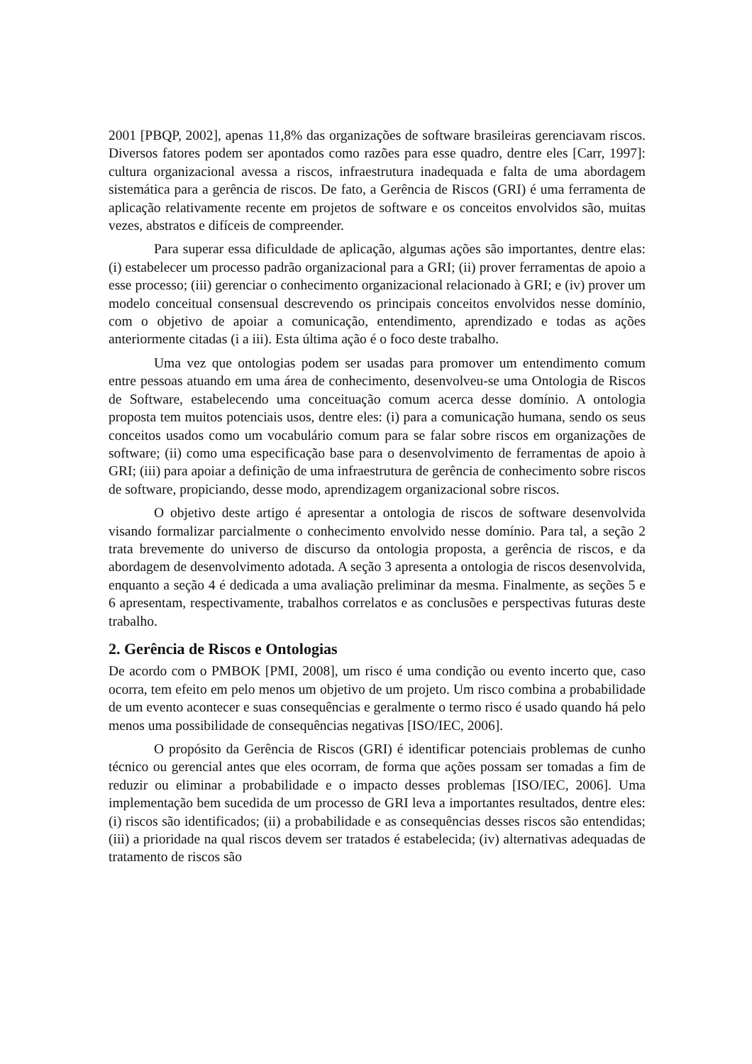2001 [PBQP, 2002], apenas 11,8% das organizações de software brasileiras gerenciavam riscos. Diversos fatores podem ser apontados como razões para esse quadro, dentre eles [Carr, 1997]: cultura organizacional avessa a riscos, infraestrutura inadequada e falta de uma abordagem sistemática para a gerência de riscos. De fato, a Gerência de Riscos (GRI) é uma ferramenta de aplicação relativamente recente em projetos de software e os conceitos envolvidos são, muitas vezes, abstratos e difíceis de compreender.
Para superar essa dificuldade de aplicação, algumas ações são importantes, dentre elas: (i) estabelecer um processo padrão organizacional para a GRI; (ii) prover ferramentas de apoio a esse processo; (iii) gerenciar o conhecimento organizacional relacionado à GRI; e (iv) prover um modelo conceitual consensual descrevendo os principais conceitos envolvidos nesse domínio, com o objetivo de apoiar a comunicação, entendimento, aprendizado e todas as ações anteriormente citadas (i a iii). Esta última ação é o foco deste trabalho.
Uma vez que ontologias podem ser usadas para promover um entendimento comum entre pessoas atuando em uma área de conhecimento, desenvolveu-se uma Ontologia de Riscos de Software, estabelecendo uma conceituação comum acerca desse domínio. A ontologia proposta tem muitos potenciais usos, dentre eles: (i) para a comunicação humana, sendo os seus conceitos usados como um vocabulário comum para se falar sobre riscos em organizações de software; (ii) como uma especificação base para o desenvolvimento de ferramentas de apoio à GRI; (iii) para apoiar a definição de uma infraestrutura de gerência de conhecimento sobre riscos de software, propiciando, desse modo, aprendizagem organizacional sobre riscos.
O objetivo deste artigo é apresentar a ontologia de riscos de software desenvolvida visando formalizar parcialmente o conhecimento envolvido nesse domínio. Para tal, a seção 2 trata brevemente do universo de discurso da ontologia proposta, a gerência de riscos, e da abordagem de desenvolvimento adotada. A seção 3 apresenta a ontologia de riscos desenvolvida, enquanto a seção 4 é dedicada a uma avaliação preliminar da mesma. Finalmente, as seções 5 e 6 apresentam, respectivamente, trabalhos correlatos e as conclusões e perspectivas futuras deste trabalho.
2. Gerência de Riscos e Ontologias
De acordo com o PMBOK [PMI, 2008], um risco é uma condição ou evento incerto que, caso ocorra, tem efeito em pelo menos um objetivo de um projeto. Um risco combina a probabilidade de um evento acontecer e suas consequências e geralmente o termo risco é usado quando há pelo menos uma possibilidade de consequências negativas [ISO/IEC, 2006].
O propósito da Gerência de Riscos (GRI) é identificar potenciais problemas de cunho técnico ou gerencial antes que eles ocorram, de forma que ações possam ser tomadas a fim de reduzir ou eliminar a probabilidade e o impacto desses problemas [ISO/IEC, 2006]. Uma implementação bem sucedida de um processo de GRI leva a importantes resultados, dentre eles: (i) riscos são identificados; (ii) a probabilidade e as consequências desses riscos são entendidas; (iii) a prioridade na qual riscos devem ser tratados é estabelecida; (iv) alternativas adequadas de tratamento de riscos são